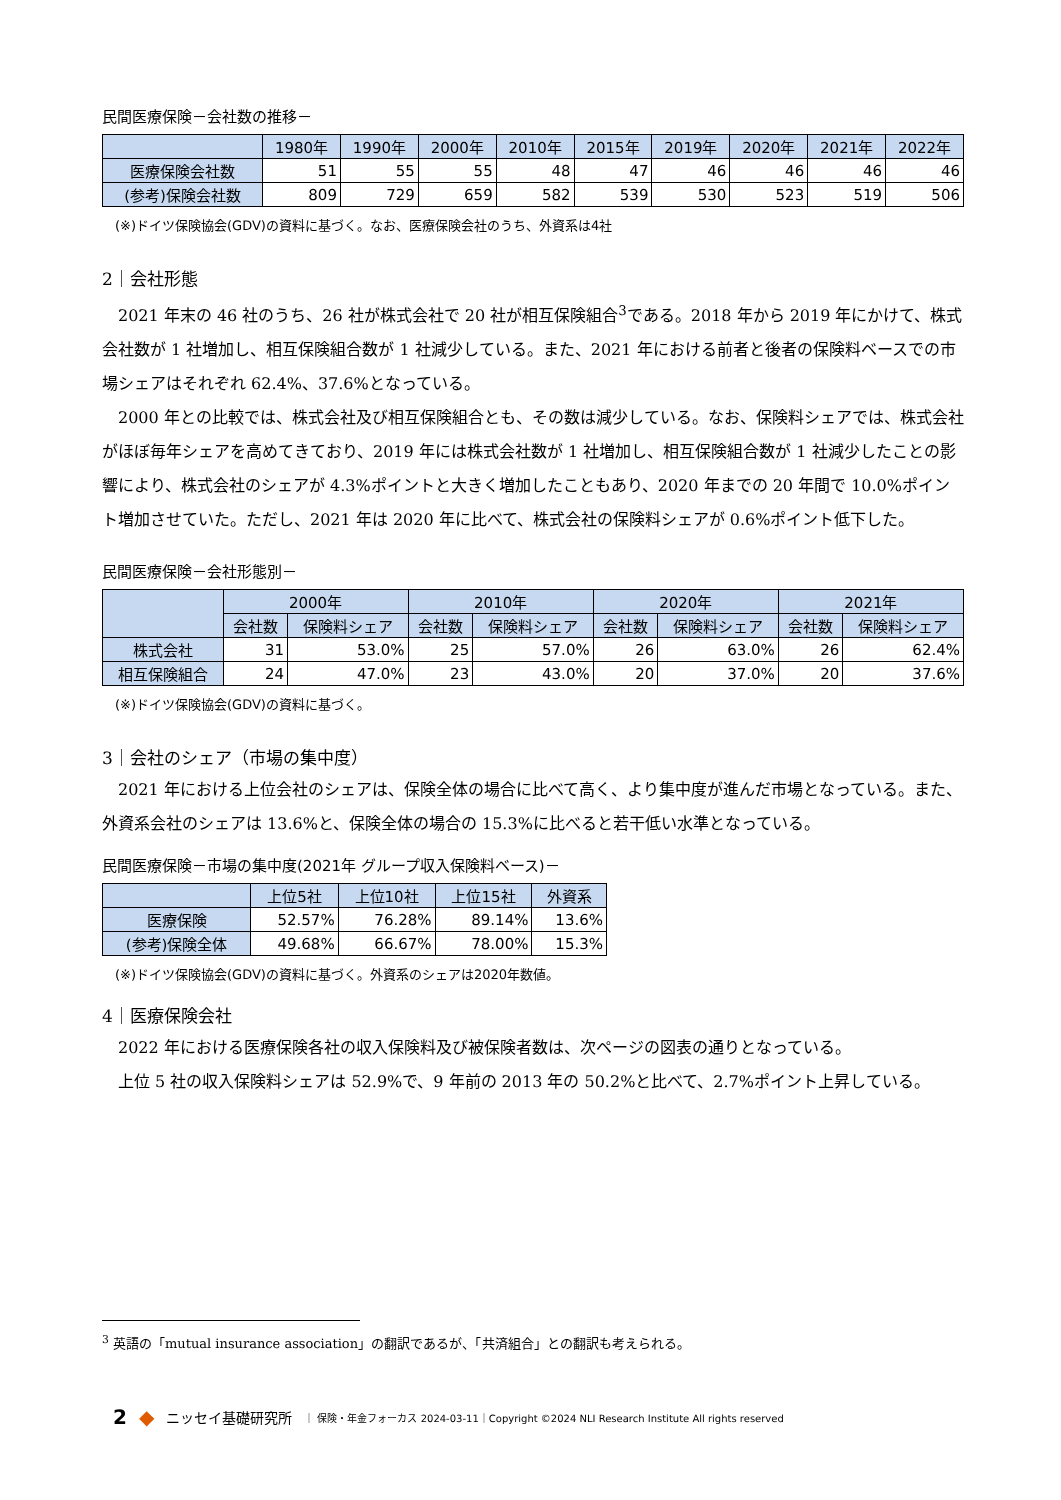民間医療保険－会社数の推移－
| | 1980年 | 1990年 | 2000年 | 2010年 | 2015年 | 2019年 | 2020年 | 2021年 | 2022年 |
| --- | --- | --- | --- | --- | --- | --- | --- | --- | --- |
| 医療保険会社数 | 51 | 55 | 55 | 48 | 47 | 46 | 46 | 46 | 46 |
| (参考)保険会社数 | 809 | 729 | 659 | 582 | 539 | 530 | 523 | 519 | 506 |
(※)ドイツ保険協会(GDV)の資料に基づく。なお、医療保険会社のうち、外資系は4社
2｜会社形態
2021 年末の 46 社のうち、26 社が株式会社で 20 社が相互保険組合<sup>3</sup>である。2018 年から 2019 年にかけて、株式会社数が 1 社増加し、相互保険組合数が 1 社減少している。また、2021 年における前者と後者の保険料ベースでの市場シェアはそれぞれ 62.4%、37.6%となっている。
2000 年との比較では、株式会社及び相互保険組合とも、その数は減少している。なお、保険料シェアでは、株式会社がほぼ毎年シェアを高めてきており、2019 年には株式会社数が 1 社増加し、相互保険組合数が 1 社減少したことの影響により、株式会社のシェアが 4.3%ポイントと大きく増加したこともあり、2020 年までの 20 年間で 10.0%ポイント増加させていた。ただし、2021 年は 2020 年に比べて、株式会社の保険料シェアが 0.6%ポイント低下した。
民間医療保険－会社形態別－
| | 2000年 | | 2010年 | | 2020年 | | 2021年 | |
| --- | --- | --- | --- | --- | --- | --- | --- | --- |
| | 会社数 | 保険料シェア | 会社数 | 保険料シェア | 会社数 | 保険料シェア | 会社数 | 保険料シェア |
| 株式会社 | 31 | 53.0% | 25 | 57.0% | 26 | 63.0% | 26 | 62.4% |
| 相互保険組合 | 24 | 47.0% | 23 | 43.0% | 20 | 37.0% | 20 | 37.6% |
(※)ドイツ保険協会(GDV)の資料に基づく。
3｜会社のシェア（市場の集中度）
2021 年における上位会社のシェアは、保険全体の場合に比べて高く、より集中度が進んだ市場となっている。また、外資系会社のシェアは 13.6%と、保険全体の場合の 15.3%に比べると若干低い水準となっている。
民間医療保険－市場の集中度(2021年 グループ収入保険料ベース)－
| | 上位5社 | 上位10社 | 上位15社 | 外資系 |
| --- | --- | --- | --- | --- |
| 医療保険 | 52.57% | 76.28% | 89.14% | 13.6% |
| (参考)保険全体 | 49.68% | 66.67% | 78.00% | 15.3% |
(※)ドイツ保険協会(GDV)の資料に基づく。外資系のシェアは2020年数値。
4｜医療保険会社
2022 年における医療保険各社の収入保険料及び被保険者数は、次ページの図表の通りとなっている。
上位 5 社の収入保険料シェアは 52.9%で、9 年前の 2013 年の 50.2%と比べて、2.7%ポイント上昇している。
<sup>3</sup> 英語の「mutual insurance association」の翻訳であるが、「共済組合」との翻訳も考えられる。
2 ◆ ニッセイ基礎研究所 ｜ 保険・年金フォーカス 2024-03-11｜Copyright ©2024 NLI Research Institute All rights reserved